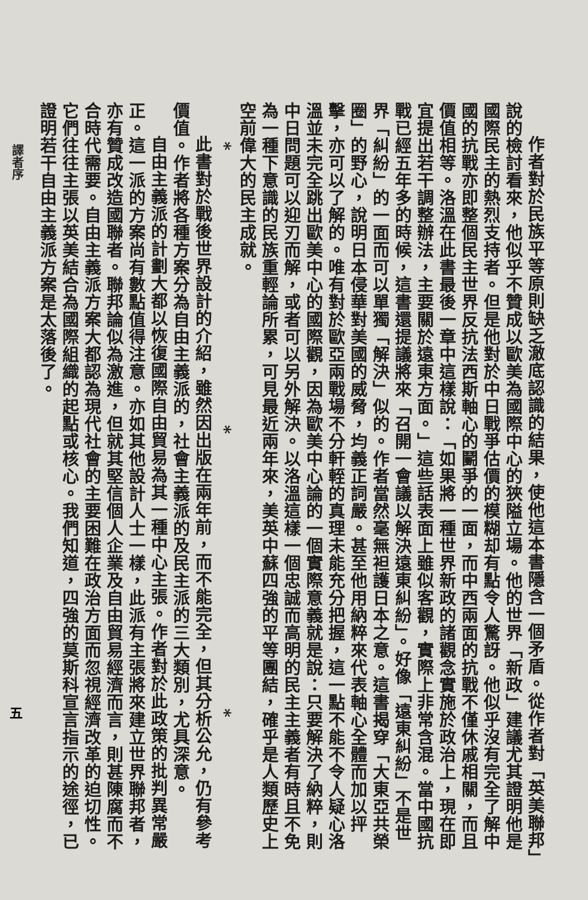作者對於民族平等原則缺乏澈底認識的結果，使他這本書隱含一個矛盾。從作者對「英美聯邦」說的檢討看來，他似乎不贊成以歐美為國際中心的狹隘立場。他的世界「新政」建議尤其證明他是國際民主的熱烈支持者。但是他對於中日戰爭估價的模糊却有點令人驚訝。他似乎沒有完全了解中國的抗戰亦即整個民主世界反抗法西斯軸心的鬭爭的一面，而中西兩面的抗戰不僅休戚相關，而且價值相等。洛溫在此書最後一章中這樣說：「如果將一種世界新政的諸觀念實施於政治上，現在即宜提出若干調整辦法，主要關於遠東方面。」這些話表面上雖似客觀，實際上非常含混。當中國抗戰已經五年多的時候，這書還提議將來「召開一會議以解決遠東糾紛」。好像「遠東糾紛」不是世界「糾紛」的一面而可以單獨「解決」似的。作者當然毫無袒護日本之意。這書揭穿「大東亞共榮圈」的野心，說明日本侵華對美國的威脅，均義正詞嚴。甚至他用納粹來代表軸心全體而加以抨擊，亦可以了解的。唯有對於歐亞兩戰場不分軒輊的真理未能充分把握，這一點不能不令人疑心洛溫並未完全跳出歐美中心的國際觀，因為歐美中心論的一個實際意義就是說：只要解決了納粹，則中日問題可以迎刃而解，或者可以另外解決。以洛溫這樣一個忠誠而高明的民主主義者有時且不免為一種下意識的民族重輕論所累，可見最近兩年來，美英中蘇四強的平等團結，確乎是人類歷史上空前偉大的民主成就。
* * *
此書對於戰後世界設計的介紹，雖然因出版在兩年前，而不能完全，但其分析公允，仍有參考價值。作者將各種方案分為自由主義派的，社會主義派的及民主派的三大類別，尤具深意。
自由主義派的計劃大都以恢復國際自由貿易為其一種中心主張。作者對於此政策的批判異常嚴正。這一派的方案尚有數點值得注意。亦如其他設計人士一樣，此派有主張將來建立世界聯邦者，亦有贊成改造國聯者。聯邦論似為激進，但就其堅信個人企業及自由貿易經濟而言，則甚陳腐而不合時代需要。自由主義派方案大都認為現代社會的主要困難在政治方面而忽視經濟改革的迫切性。它們往往主張以英美結合為國際組織的起點或核心。我們知道，四強的莫斯科宣言指示的途徑，已證明若干自由主義派方案是太落後了。
譯者序
五